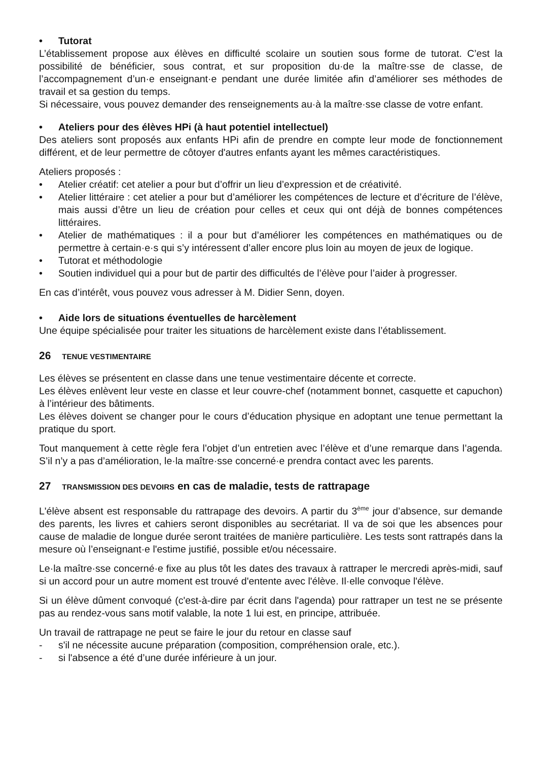• Tutorat
L’établissement propose aux élèves en difficulté scolaire un soutien sous forme de tutorat. C’est la possibilité de bénéficier, sous contrat, et sur proposition du·de la maître·sse de classe, de l’accompagnement d’un·e enseignant·e pendant une durée limitée afin d’améliorer ses méthodes de travail et sa gestion du temps.
Si nécessaire, vous pouvez demander des renseignements au·à la maître·sse classe de votre enfant.
• Ateliers pour des élèves HPi (à haut potentiel intellectuel)
Des ateliers sont proposés aux enfants HPi afin de prendre en compte leur mode de fonctionnement différent, et de leur permettre de côtoyer d'autres enfants ayant les mêmes caractéristiques.
Ateliers proposés :
• Atelier créatif: cet atelier a pour but d’offrir un lieu d’expression et de créativité.
• Atelier littéraire : cet atelier a pour but d’améliorer les compétences de lecture et d’écriture de l’élève, mais aussi d’être un lieu de création pour celles et ceux qui ont déjà de bonnes compétences littéraires.
• Atelier de mathématiques : il a pour but d’améliorer les compétences en mathématiques ou de permettre à certain·e·s qui s’y intéressent d’aller encore plus loin au moyen de jeux de logique.
• Tutorat et méthodologie
• Soutien individuel qui a pour but de partir des difficultés de l’élève pour l’aider à progresser.
En cas d’intérêt, vous pouvez vous adresser à M. Didier Senn, doyen.
• Aide lors de situations éventuelles de harcèlement
Une équipe spécialisée pour traiter les situations de harcèlement existe dans l’établissement.
26 TENUE VESTIMENTAIRE
Les élèves se présentent en classe dans une tenue vestimentaire décente et correcte.
Les élèves enlèvent leur veste en classe et leur couvre-chef (notamment bonnet, casquette et capuchon) à l’intérieur des bâtiments.
Les élèves doivent se changer pour le cours d’éducation physique en adoptant une tenue permettant la pratique du sport.
Tout manquement à cette règle fera l’objet d’un entretien avec l’élève et d’une remarque dans l’agenda. S’il n’y a pas d’amélioration, le·la maître·sse concerné·e prendra contact avec les parents.
27 TRANSMISSION DES DEVOIRS en cas de maladie, tests de rattrapage
L'élève absent est responsable du rattrapage des devoirs. A partir du 3<sup>ème</sup> jour d’absence, sur demande des parents, les livres et cahiers seront disponibles au secrétariat. Il va de soi que les absences pour cause de maladie de longue durée seront traitées de manière particulière. Les tests sont rattrapés dans la mesure où l’enseignant·e l'estime justifié, possible et/ou nécessaire.
Le·la maître·sse concerné·e fixe au plus tôt les dates des travaux à rattraper le mercredi après-midi, sauf si un accord pour un autre moment est trouvé d'entente avec l'élève. Il·elle convoque l'élève.
Si un élève dûment convoqué (c'est-à-dire par écrit dans l'agenda) pour rattraper un test ne se présente pas au rendez-vous sans motif valable, la note 1 lui est, en principe, attribuée.
Un travail de rattrapage ne peut se faire le jour du retour en classe sauf
- s'il ne nécessite aucune préparation (composition, compréhension orale, etc.).
- si l'absence a été d’une durée inférieure à un jour.